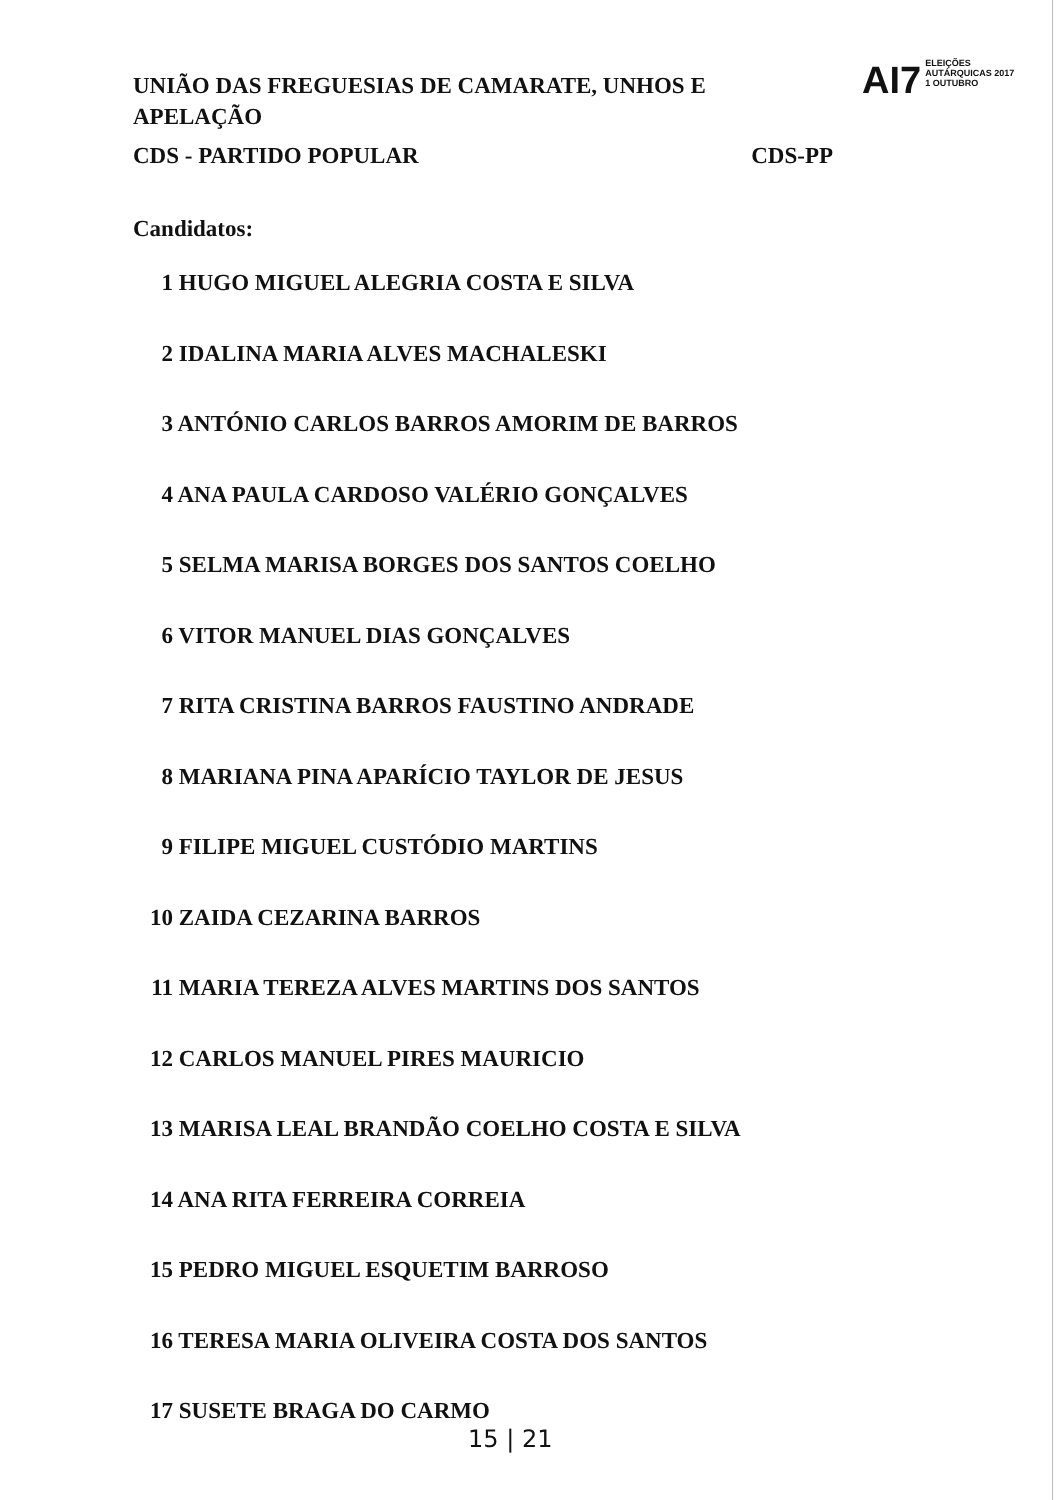UNIÃO DAS FREGUESIAS DE CAMARATE, UNHOS E APELAÇÃO
CDS - PARTIDO POPULAR CDS-PP
AI7
ELEIÇÕES
AUTÁRQUICAS 2017
1 OUTUBRO
Candidatos:
1 HUGO MIGUEL ALEGRIA COSTA E SILVA
2 IDALINA MARIA ALVES MACHALESKI
3 ANTÓNIO CARLOS BARROS AMORIM DE BARROS
4 ANA PAULA CARDOSO VALÉRIO GONÇALVES
5 SELMA MARISA BORGES DOS SANTOS COELHO
6 VITOR MANUEL DIAS GONÇALVES
7 RITA CRISTINA BARROS FAUSTINO ANDRADE
8 MARIANA PINA APARÍCIO TAYLOR DE JESUS
9 FILIPE MIGUEL CUSTÓDIO MARTINS
10 ZAIDA CEZARINA BARROS
11 MARIA TEREZA ALVES MARTINS DOS SANTOS
12 CARLOS MANUEL PIRES MAURICIO
13 MARISA LEAL BRANDÃO COELHO COSTA E SILVA
14 ANA RITA FERREIRA CORREIA
15 PEDRO MIGUEL ESQUETIM BARROSO
16 TERESA MARIA OLIVEIRA COSTA DOS SANTOS
17 SUSETE BRAGA DO CARMO
15 | 21